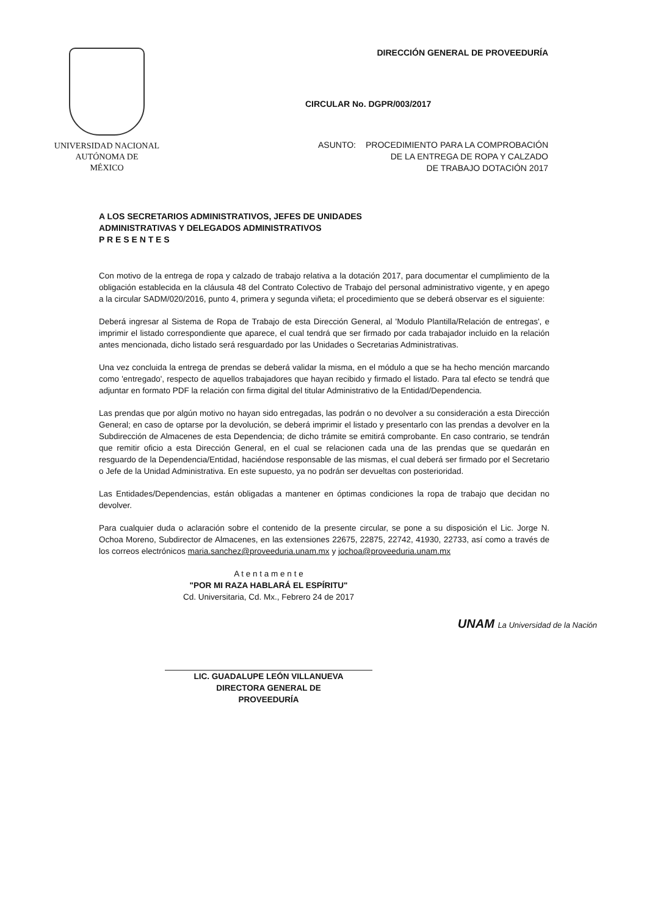UNIVERSIDAD NACIONAL
AUTÓNOMA DE
MÉXICO
DIRECCIÓN GENERAL DE PROVEEDURÍA
CIRCULAR No. DGPR/003/2017
ASUNTO: PROCEDIMIENTO PARA LA COMPROBACIÓN
DE LA ENTREGA DE ROPA Y CALZADO
DE TRABAJO DOTACIÓN 2017
A LOS SECRETARIOS ADMINISTRATIVOS, JEFES DE UNIDADES
ADMINISTRATIVAS Y DELEGADOS ADMINISTRATIVOS
P R E S E N T E S
Con motivo de la entrega de ropa y calzado de trabajo relativa a la dotación 2017, para documentar el cumplimiento de la obligación establecida en la cláusula 48 del Contrato Colectivo de Trabajo del personal administrativo vigente, y en apego a la circular SADM/020/2016, punto 4, primera y segunda viñeta; el procedimiento que se deberá observar es el siguiente:
Deberá ingresar al Sistema de Ropa de Trabajo de esta Dirección General, al 'Modulo Plantilla/Relación de entregas', e imprimir el listado correspondiente que aparece, el cual tendrá que ser firmado por cada trabajador incluido en la relación antes mencionada, dicho listado será resguardado por las Unidades o Secretarias Administrativas.
Una vez concluida la entrega de prendas se deberá validar la misma, en el módulo a que se ha hecho mención marcando como 'entregado', respecto de aquellos trabajadores que hayan recibido y firmado el listado. Para tal efecto se tendrá que adjuntar en formato PDF la relación con firma digital del titular Administrativo de la Entidad/Dependencia.
Las prendas que por algún motivo no hayan sido entregadas, las podrán o no devolver a su consideración a esta Dirección General; en caso de optarse por la devolución, se deberá imprimir el listado y presentarlo con las prendas a devolver en la Subdirección de Almacenes de esta Dependencia; de dicho trámite se emitirá comprobante. En caso contrario, se tendrán que remitir oficio a esta Dirección General, en el cual se relacionen cada una de las prendas que se quedarán en resguardo de la Dependencia/Entidad, haciéndose responsable de las mismas, el cual deberá ser firmado por el Secretario o Jefe de la Unidad Administrativa. En este supuesto, ya no podrán ser devueltas con posterioridad.
Las Entidades/Dependencias, están obligadas a mantener en óptimas condiciones la ropa de trabajo que decidan no devolver.
Para cualquier duda o aclaración sobre el contenido de la presente circular, se pone a su disposición el Lic. Jorge N. Ochoa Moreno, Subdirector de Almacenes, en las extensiones 22675, 22875, 22742, 41930, 22733, así como a través de los correos electrónicos maria.sanchez@proveeduria.unam.mx y jochoa@proveeduria.unam.mx
A t e n t a m e n t e
"POR MI RAZA HABLARÁ EL ESPÍRITU"
Cd. Universitaria, Cd. Mx., Febrero 24 de 2017
LIC. GUADALUPE LEÓN VILLANUEVA
DIRECTORA GENERAL DE
PROVEEDURÍA
UNAM La Universidad de la Nación